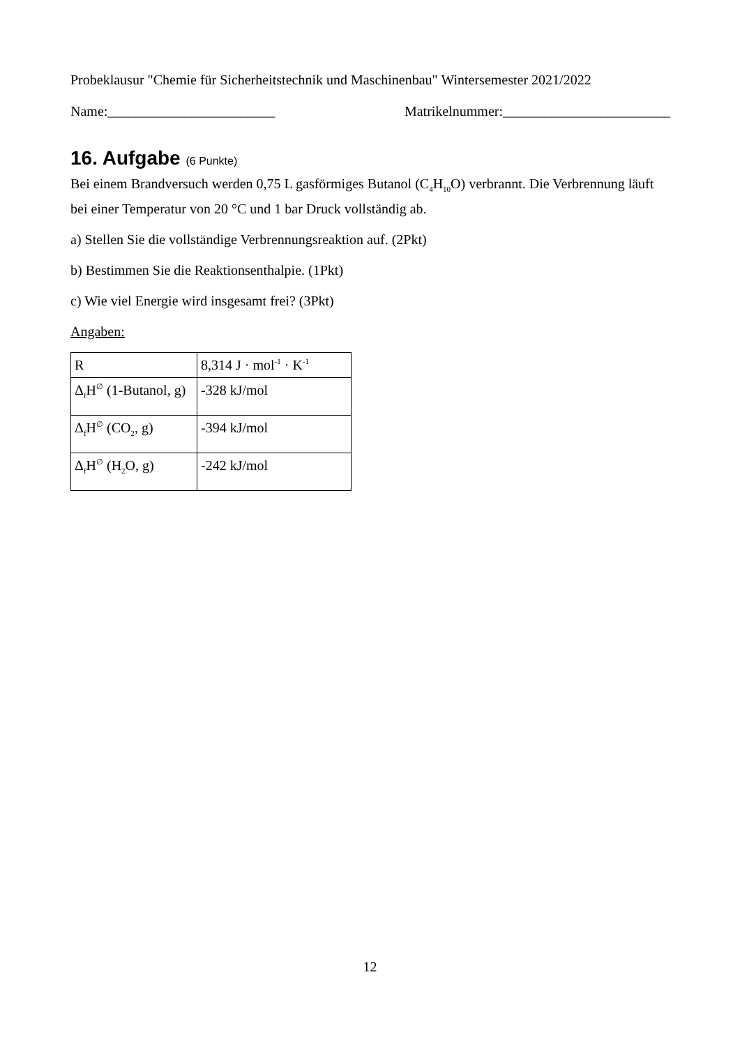Probeklausur "Chemie für Sicherheitstechnik und Maschinenbau" Wintersemester 2021/2022
Name:________________________ Matrikelnummer:________________________
16. Aufgabe (6 Punkte)
Bei einem Brandversuch werden 0,75 L gasförmiges Butanol (C<sub>4</sub>H<sub>10</sub>O) verbrannt. Die Verbrennung läuft bei einer Temperatur von 20 °C und 1 bar Druck vollständig ab.
a) Stellen Sie die vollständige Verbrennungsreaktion auf. (2Pkt)
b) Bestimmen Sie die Reaktionsenthalpie. (1Pkt)
c) Wie viel Energie wird insgesamt frei? (3Pkt)
Angaben:
| R | 8,314 J · mol<sup>-1</sup> · K<sup>-1</sup> |
| Δ<sub>f</sub>H<sup>∅</sup> (1-Butanol, g) | -328 kJ/mol |
| Δ<sub>f</sub>H<sup>∅</sup> (CO<sub>2</sub>, g) | -394 kJ/mol |
| Δ<sub>f</sub>H<sup>∅</sup> (H<sub>2</sub>O, g) | -242 kJ/mol |
12